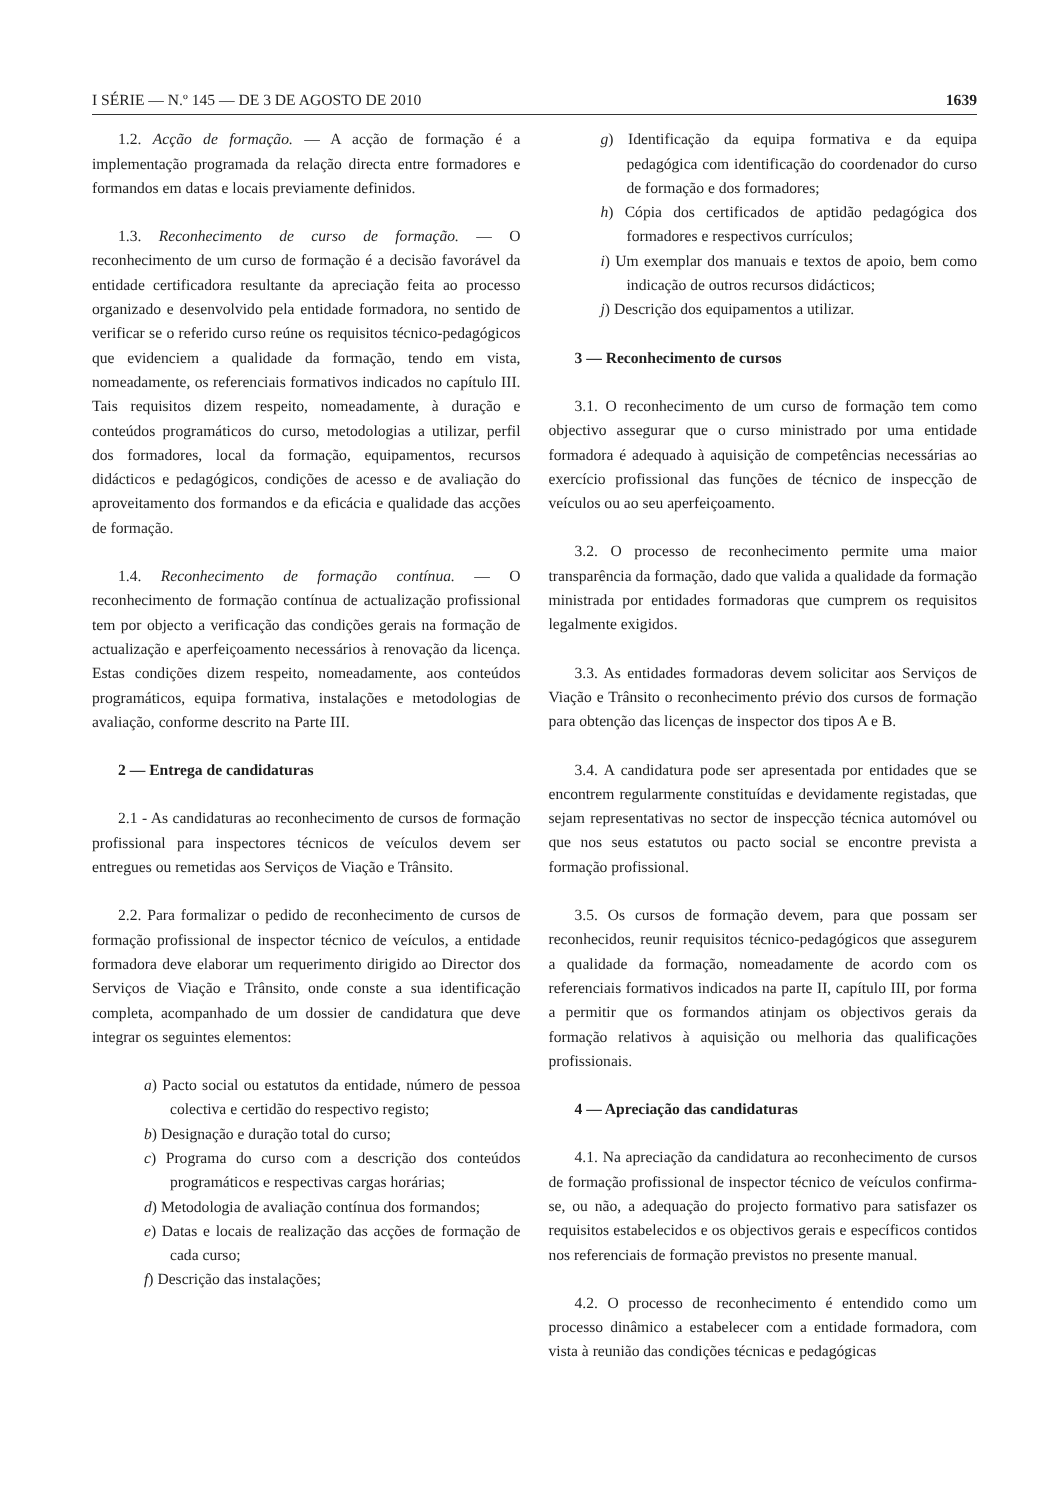I SÉRIE — N.º 145 — DE 3 DE AGOSTO DE 2010 1639
1.2. Acção de formação. — A acção de formação é a implementação programada da relação directa entre formadores e formandos em datas e locais previamente definidos.
1.3. Reconhecimento de curso de formação. — O reconhecimento de um curso de formação é a decisão favorável da entidade certificadora resultante da apreciação feita ao processo organizado e desenvolvido pela entidade formadora, no sentido de verificar se o referido curso reúne os requisitos técnico-pedagógicos que evidenciem a qualidade da formação, tendo em vista, nomeadamente, os referenciais formativos indicados no capítulo III. Tais requisitos dizem respeito, nomeadamente, à duração e conteúdos programáticos do curso, metodologias a utilizar, perfil dos formadores, local da formação, equipamentos, recursos didácticos e pedagógicos, condições de acesso e de avaliação do aproveitamento dos formandos e da eficácia e qualidade das acções de formação.
1.4. Reconhecimento de formação contínua. — O reconhecimento de formação contínua de actualização profissional tem por objecto a verificação das condições gerais na formação de actualização e aperfeiçoamento necessários à renovação da licença. Estas condições dizem respeito, nomeadamente, aos conteúdos programáticos, equipa formativa, instalações e metodologias de avaliação, conforme descrito na Parte III.
2 — Entrega de candidaturas
2.1 - As candidaturas ao reconhecimento de cursos de formação profissional para inspectores técnicos de veículos devem ser entregues ou remetidas aos Serviços de Viação e Trânsito.
2.2. Para formalizar o pedido de reconhecimento de cursos de formação profissional de inspector técnico de veículos, a entidade formadora deve elaborar um requerimento dirigido ao Director dos Serviços de Viação e Trânsito, onde conste a sua identificação completa, acompanhado de um dossier de candidatura que deve integrar os seguintes elementos:
a) Pacto social ou estatutos da entidade, número de pessoa colectiva e certidão do respectivo registo;
b) Designação e duração total do curso;
c) Programa do curso com a descrição dos conteúdos programáticos e respectivas cargas horárias;
d) Metodologia de avaliação contínua dos formandos;
e) Datas e locais de realização das acções de formação de cada curso;
f) Descrição das instalações;
g) Identificação da equipa formativa e da equipa pedagógica com identificação do coordenador do curso de formação e dos formadores;
h) Cópia dos certificados de aptidão pedagógica dos formadores e respectivos currículos;
i) Um exemplar dos manuais e textos de apoio, bem como indicação de outros recursos didácticos;
j) Descrição dos equipamentos a utilizar.
3 — Reconhecimento de cursos
3.1. O reconhecimento de um curso de formação tem como objectivo assegurar que o curso ministrado por uma entidade formadora é adequado à aquisição de competências necessárias ao exercício profissional das funções de técnico de inspecção de veículos ou ao seu aperfeiçoamento.
3.2. O processo de reconhecimento permite uma maior transparência da formação, dado que valida a qualidade da formação ministrada por entidades formadoras que cumprem os requisitos legalmente exigidos.
3.3. As entidades formadoras devem solicitar aos Serviços de Viação e Trânsito o reconhecimento prévio dos cursos de formação para obtenção das licenças de inspector dos tipos A e B.
3.4. A candidatura pode ser apresentada por entidades que se encontrem regularmente constituídas e devidamente registadas, que sejam representativas no sector de inspecção técnica automóvel ou que nos seus estatutos ou pacto social se encontre prevista a formação profissional.
3.5. Os cursos de formação devem, para que possam ser reconhecidos, reunir requisitos técnico-pedagógicos que assegurem a qualidade da formação, nomeadamente de acordo com os referenciais formativos indicados na parte II, capítulo III, por forma a permitir que os formandos atinjam os objectivos gerais da formação relativos à aquisição ou melhoria das qualificações profissionais.
4 — Apreciação das candidaturas
4.1. Na apreciação da candidatura ao reconhecimento de cursos de formação profissional de inspector técnico de veículos confirma-se, ou não, a adequação do projecto formativo para satisfazer os requisitos estabelecidos e os objectivos gerais e específicos contidos nos referenciais de formação previstos no presente manual.
4.2. O processo de reconhecimento é entendido como um processo dinâmico a estabelecer com a entidade formadora, com vista à reunião das condições técnicas e pedagógicas